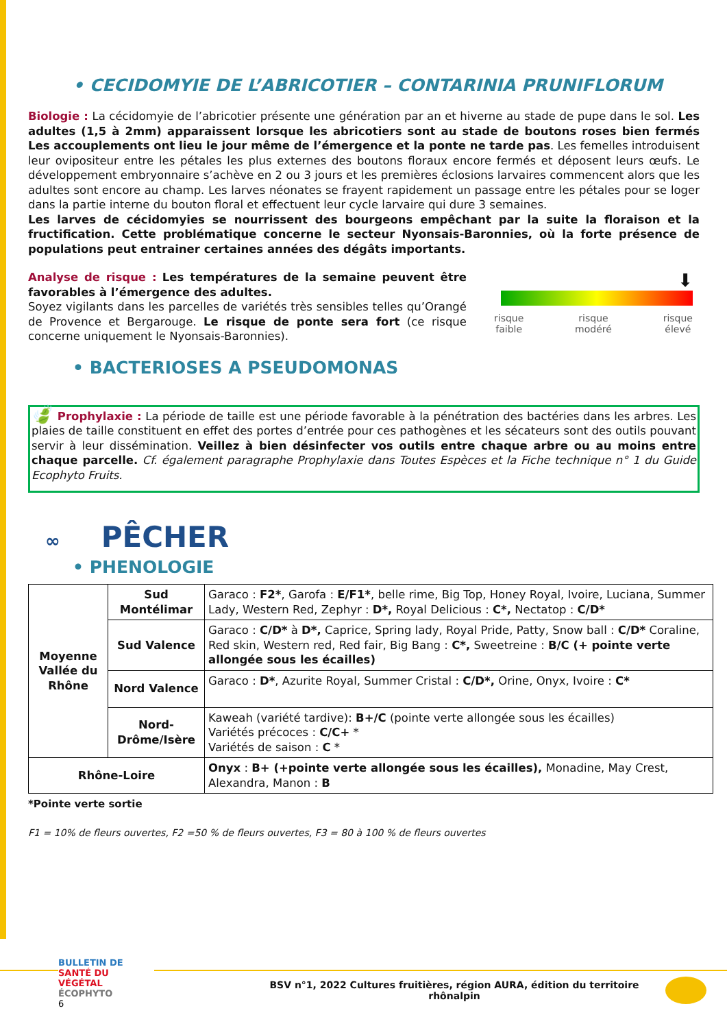• CECIDOMYIE DE L’ABRICOTIER – CONTARINIA PRUNIFLORUM
Biologie : La cécidomyie de l’abricotier présente une génération par an et hiverne au stade de pupe dans le sol. Les adultes (1,5 à 2mm) apparaissent lorsque les abricotiers sont au stade de boutons roses bien fermés Les accouplements ont lieu le jour même de l’émergence et la ponte ne tarde pas. Les femelles introduisent leur ovipositeur entre les pétales les plus externes des boutons floraux encore fermés et déposent leurs œufs. Le développement embryonnaire s’achève en 2 ou 3 jours et les premières éclosions larvaires commencent alors que les adultes sont encore au champ. Les larves néonates se frayent rapidement un passage entre les pétales pour se loger dans la partie interne du bouton floral et effectuent leur cycle larvaire qui dure 3 semaines.
Les larves de cécidomyies se nourrissent des bourgeons empêchant par la suite la floraison et la fructification. Cette problématique concerne le secteur Nyonsais-Baronnies, où la forte présence de populations peut entrainer certaines années des dégâts importants.
Analyse de risque : Les températures de la semaine peuvent être favorables à l’émergence des adultes.
Soyez vigilants dans les parcelles de variétés très sensibles telles qu’Orangé de Provence et Bergarouge. Le risque de ponte sera fort (ce risque concerne uniquement le Nyonsais-Baronnies).
⬇
risque
faible risque
modéré risque
élevé
• BACTERIOSES A PSEUDOMONAS
🍃 Prophylaxie : La période de taille est une période favorable à la pénétration des bactéries dans les arbres. Les plaies de taille constituent en effet des portes d’entrée pour ces pathogènes et les sécateurs sont des outils pouvant servir à leur dissémination. Veillez à bien désinfecter vos outils entre chaque arbre ou au moins entre chaque parcelle. Cf. également paragraphe Prophylaxie dans Toutes Espèces et la Fiche technique n° 1 du Guide Ecophyto Fruits.
∞ PÊCHER
• PHENOLOGIE
| Moyenne Vallée du Rhône | Sud Montélimar | Garaco : F2* , Garofa : E/F1* , belle rime, Big Top, Honey Royal, Ivoire, Luciana, Summer Lady, Western Red, Zephyr : D*, Royal Delicious : C*, Nectatop : C/D* |
| | Sud Valence | Garaco : C/D* à D*, Caprice, Spring lady, Royal Pride, Patty, Snow ball : C/D* Coraline, Red skin, Western red, Red fair, Big Bang : C*, Sweetreine : B/C (+ pointe verte allongée sous les écailles) |
| | Nord Valence | Garaco : D* , Azurite Royal, Summer Cristal : C/D*, Orine, Onyx, Ivoire : C* |
| | Nord-Drôme/Isère | Kaweah (variété tardive): B+/C (pointe verte allongée sous les écailles) Variétés précoces : C/C+ * Variétés de saison : C * |
| Rhône-Loire | | Onyx : B+ (+pointe verte allongée sous les écailles), Monadine, May Crest, Alexandra, Manon : B |
*Pointe verte sortie
F1 = 10% de fleurs ouvertes, F2 =50 % de fleurs ouvertes, F3 = 80 à 100 % de fleurs ouvertes
BULLETIN DE
SANTÉ DU VÉGÉTAL
ÉCOPHYTO
6
BSV n°1, 2022 Cultures fruitières, région AURA, édition du territoire rhônalpin